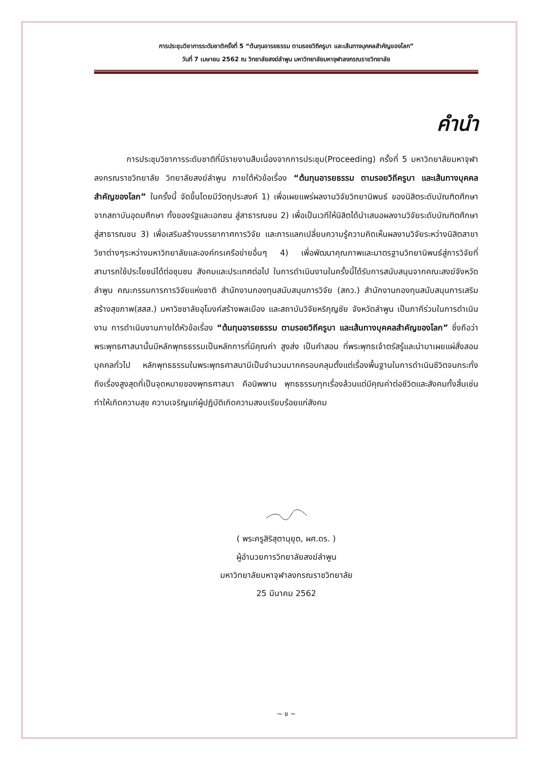การประชุมวิชาการระดับชาติครั้งที่ 5 “ต้นทุนอารยธรรม ตามรอยวิถีครูบา และเส้นทางบุคคลสำคัญของโลก”
วันที่ 7 เมษายน 2562 ณ วิทยาลัยสงฆ์ลำพูน มหาวิทยาลัยมหาจุฬาลงกรณราชวิทยาลัย
คำนำ
การประชุมวิชาการระดับชาติที่มีรายงานสืบเนื่องจากการประชุม(Proceeding) ครั้งที่ 5 มหาวิทยาลัยมหาจุฬาลงกรณราชวิทยาลัย วิทยาลัยสงฆ์ลำพูน ภายใต้หัวข้อเรื่อง “ต้นทุนอารยธรรม ตามรอยวิถีครูบา และเส้นทางบุคคลสำคัญของโลก” ในครั้งนี้ จัดขึ้นโดยมีวัตถุประสงค์ 1) เพื่อเผยแพร่ผลงานวิจัยวิทยานิพนธ์ ของนิสิตระดับบัณฑิตศึกษาจากสถาบันอุดมศึกษา ทั้งของรัฐและเอกชน สู่สาธารณชน 2) เพื่อเป็นเวทีให้นิสิตได้นำเสนอผลงานวิจัยระดับบัณฑิตศึกษาสู่สาธารณชน 3) เพื่อเสริมสร้างบรรยากาศการวิจัย และการแลกเปลี่ยนความรู้ความคิดเห็นผลงานวิจัยระหว่างนิสิตสาขาวิชาต่างๆระหว่างมหาวิทยาลัยและองค์กรเครือข่ายอื่นๆ 4) เพื่อพัฒนาคุณภาพและมาตรฐานวิทยานิพนธ์สู่การวิจัยที่สามารถใช้ประโยชน์ได้ต่อชุมชน สังคมและประเทศต่อไป ในการดำเนินงานในครั้งนี้ได้รับการสนับสนุนจากคณะสงฆ์จังหวัดลำพูน คณะกรรมการการวิจัยแห่งชาติ สำนักงานกองทุนสนับสนุนการวิจัย (สกว.) สำนักงานกองทุนสนับสนุนการเสริมสร้างสุขภาพ(สสส.) มหาวิชชาลัยอุโมงค์สร้างพลเมือง และสถาบันวิจัยหริภุญชัย จังหวัดลำพูน เป็นภาคีร่วมในการดำเนินงาน การดำเนินงานภายใต้หัวข้อเรื่อง “ต้นทุนอารยธรรม ตามรอยวิถีครูบา และเส้นทางบุคคลสำคัญของโลก” ซึ่งถือว่าพระพุทธศาสนานั้นมีหลักพุทธธรรมเป็นหลักการที่มีคุณค่า สูงส่ง เป็นคำสอน ที่พระพุทธเจ้าตรัสรู้และนำมาเผยแผ่สั่งสอนบุคคลทั่วไป หลักพุทธธรรมในพระพุทธศาสนามีเป็นจำนวนมากครอบคลุมตั้งแต่เรื่องพื้นฐานในการดำเนินชีวิตจนกระทั่งถึงเรื่องสูงสุดที่เป็นจุดหมายของพุทธศาสนา คือนิพพาน พุทธธรรมทุกเรื่องล้วนแต่มีคุณค่าต่อชีวิตและสังคมทั้งสิ้นเช่นทำให้เกิดความสุข ความเจริญแก่ผู้ปฏิบัติเกิดความสงบเรียบร้อยแก่สังคม
( พระครูสิริสุตานุยุต, ผศ.ดร. )
ผู้อำนวยการวิทยาลัยสงฆ์ลำพูน
มหาวิทยาลัยมหาจุฬาลงกรณราชวิทยาลัย
25 มีนาคม 2562
~ ข ~